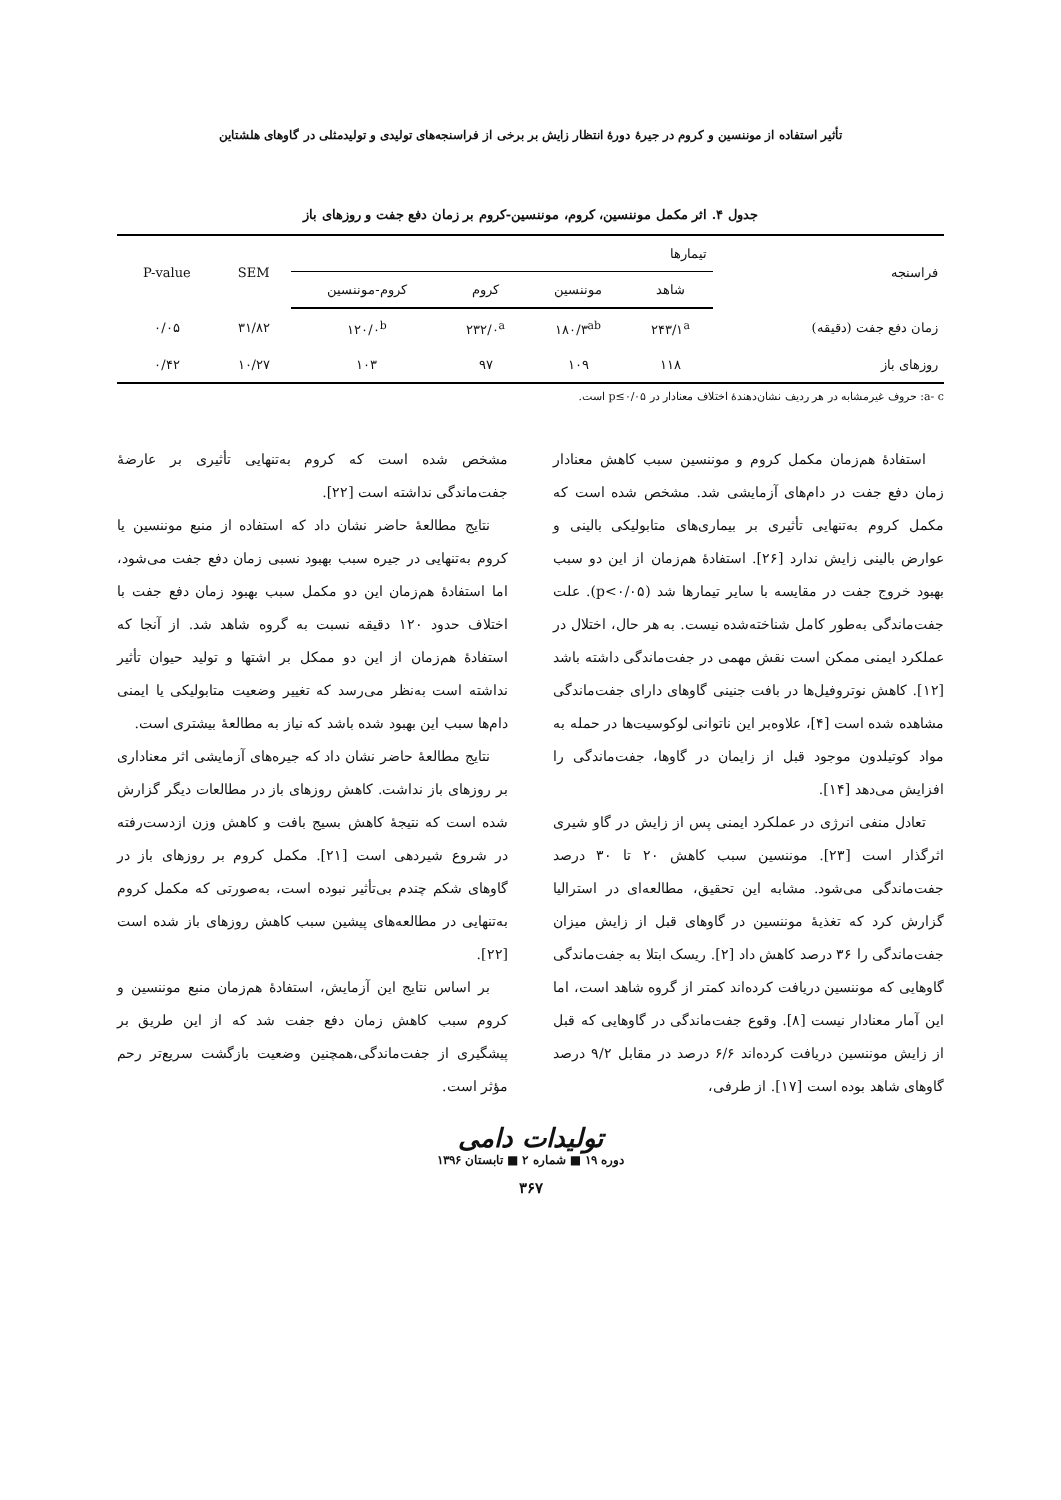تأثیر استفاده از موننسین و کروم در جیرۀ دورۀ انتظار زایش بر برخی از فراسنجه‌های تولیدی و تولیدمثلی در گاوهای هلشتاین
جدول ۴. اثر مکمل موننسین، کروم، موننسین-کروم بر زمان دفع جفت و روزهای باز
| فراسنجه | تیمارها | | | | SEM | P-value |
| --- | --- | --- | --- | --- | --- | --- |
| | شاهد | موننسین | کروم | کروم-موننسین | | |
| زمان دفع جفت (دقیقه) | ۲۴۳/۱<sup>a</sup> | ۱۸۰/۳<sup>ab</sup> | ۲۳۲/۰<sup>a</sup> | ۱۲۰/۰<sup>b</sup> | ۳۱/۸۲ | ۰/۰۵ |
| روزهای باز | ۱۱۸ | ۱۰۹ | ۹۷ | ۱۰۳ | ۱۰/۲۷ | ۰/۴۲ |
a- c: حروف غیرمشابه در هر ردیف نشان‌دهندۀ اختلاف معنادار در p≤۰/۰۵ است.
استفادۀ هم‌زمان مکمل کروم و موننسین سبب کاهش معنادار زمان دفع جفت در دام‌های آزمایشی شد. مشخص شده است که مکمل کروم به‌تنهایی تأثیری بر بیماری‌های متابولیکی بالینی و عوارض بالینی زایش ندارد [۲۶]. استفادۀ هم‌زمان از این دو سبب بهبود خروج جفت در مقایسه با سایر تیمارها شد (p<۰/۰۵). علت جفت‌ماندگی به‌طور کامل شناخته‌شده نیست. به هر حال، اختلال در عملکرد ایمنی ممکن است نقش مهمی در جفت‌ماندگی داشته باشد [۱۲]. کاهش نوتروفیل‌ها در بافت جنینی گاوهای دارای جفت‌ماندگی مشاهده شده است [۴]، علاوه‌بر این ناتوانی لوکوسیت‌ها در حمله به مواد کوتیلدون موجود قبل از زایمان در گاوها، جفت‌ماندگی را افزایش می‌دهد [۱۴].
تعادل منفی انرژی در عملکرد ایمنی پس از زایش در گاو شیری اثرگذار است [۲۳]. موننسین سبب کاهش ۲۰ تا ۳۰ درصد جفت‌ماندگی می‌شود. مشابه این تحقیق، مطالعه‌ای در استرالیا گزارش کرد که تغذیۀ موننسین در گاوهای قبل از زایش میزان جفت‌ماندگی را ۳۶ درصد کاهش داد [۲]. ریسک ابتلا به جفت‌ماندگی گاوهایی که موننسین دریافت کرده‌اند کمتر از گروه شاهد است، اما این آمار معنادار نیست [۸]. وقوع جفت‌ماندگی در گاوهایی که قبل از زایش موننسین دریافت کرده‌اند ۶/۶ درصد در مقابل ۹/۲ درصد گاوهای شاهد بوده است [۱۷]. از طرفی،
مشخص شده است که کروم به‌تنهایی تأثیری بر عارضۀ جفت‌ماندگی نداشته است [۲۲].
نتایج مطالعۀ حاضر نشان داد که استفاده از منبع موننسین یا کروم به‌تنهایی در جیره سبب بهبود نسبی زمان دفع جفت می‌شود، اما استفادۀ هم‌زمان این دو مکمل سبب بهبود زمان دفع جفت با اختلاف حدود ۱۲۰ دقیقه نسبت به گروه شاهد شد. از آنجا که استفادۀ هم‌زمان از این دو ممکل بر اشتها و تولید حیوان تأثیر نداشته است به‌نظر می‌رسد که تغییر وضعیت متابولیکی یا ایمنی دام‌ها سبب این بهبود شده باشد که نیاز به مطالعۀ بیشتری است.
نتایج مطالعۀ حاضر نشان داد که جیره‌های آزمایشی اثر معناداری بر روزهای باز نداشت. کاهش روزهای باز در مطالعات دیگر گزارش شده است که نتیجۀ کاهش بسیج بافت و کاهش وزن ازدست‌رفته در شروع شیردهی است [۲۱]. مکمل کروم بر روزهای باز در گاوهای شکم چندم بی‌تأثیر نبوده است، به‌صورتی که مکمل کروم به‌تنهایی در مطالعه‌های پیشین سبب کاهش روزهای باز شده است [۲۲].
بر اساس نتایج این آزمایش، استفادۀ هم‌زمان منبع موننسین و کروم سبب کاهش زمان دفع جفت شد که از این طریق بر پیشگیری از جفت‌ماندگی،همچنین وضعیت بازگشت سریع‌تر رحم مؤثر است.
تولیدات دامی
دوره ۱۹ ■ شماره ۲ ■ تابستان ۱۳۹۶
۳۶۷